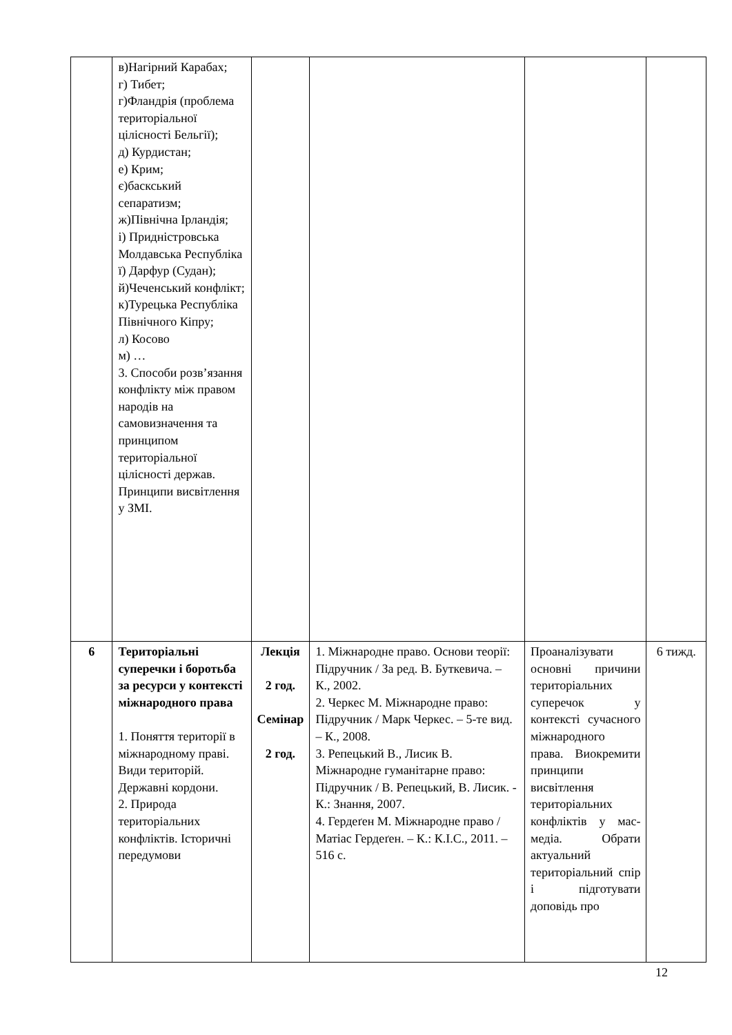| | в)Нагірний Карабах; г) Тибет; г)Фландрія (проблема територіальної цілісності Бельгії); д) Курдистан; е) Крим; є)баскський сепаратизм; ж)Північна Ірландія; і) Придністровська Молдавська Республіка ї) Дарфур (Судан); й)Чеченський конфлікт; к)Турецька Республіка Північного Кіпру; л) Косово м) … 3. Способи розв’язання конфлікту між правом народів на самовизначення та принципом територіальної цілісності держав. Принципи висвітлення у ЗМІ. | | | | |
| 6 | Територіальні суперечки і боротьба за ресурси у контексті міжнародного права 1. Поняття території в міжнародному праві. Види територій. Державні кордони. 2. Природа територіальних конфліктів. Історичні передумови | Лекція 2 год. Семінар 2 год. | 1. Міжнародне право. Основи теорії: Підручник / За ред. В. Буткевича. – К., 2002. 2. Черкес М. Міжнародне право: Підручник / Марк Черкес. – 5-те вид. – К., 2008. 3. Репецький В., Лисик В. Міжнародне гуманітарне право: Підручник / В. Репецький, В. Лисик. - К.: Знання, 2007. 4. Гердеґен М. Міжнародне право / Матіас Гердеґен. – К.: К.І.С., 2011. – 516 с. | Проаналізувати основні причини територіальних суперечок у контексті сучасного міжнародного права. Виокремити принципи висвітлення територіальних конфліктів у мас-медіа. Обрати актуальний територіальний спір і підготувати доповідь про | 6 тижд. |
12